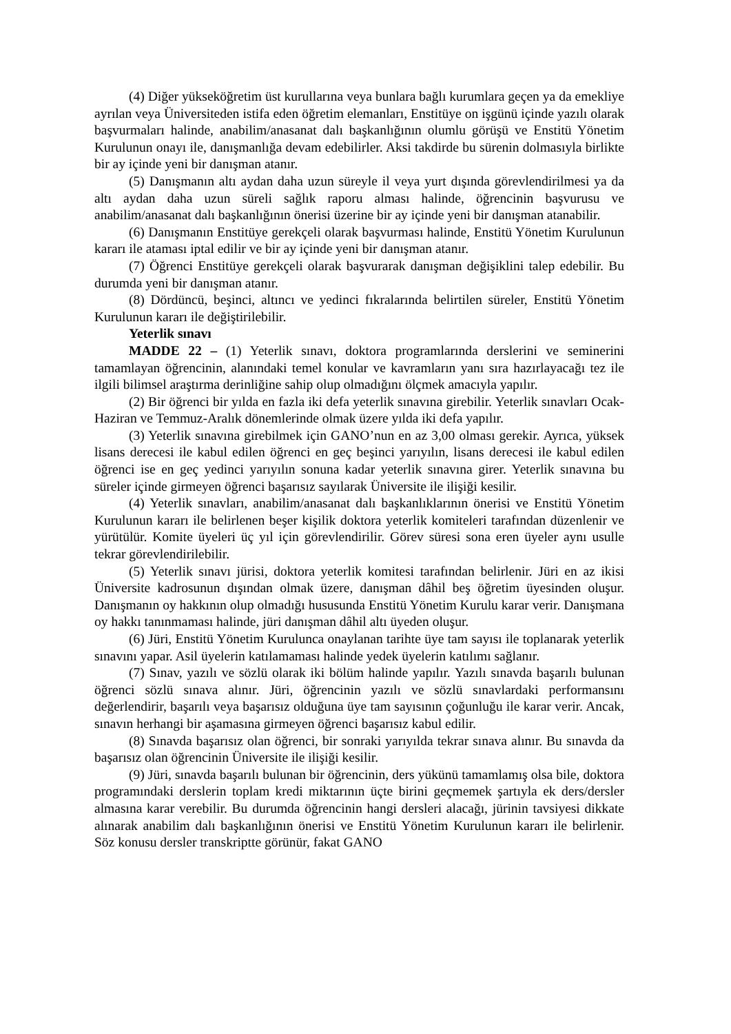(4) Diğer yükseköğretim üst kurullarına veya bunlara bağlı kurumlara geçen ya da emekliye ayrılan veya Üniversiteden istifa eden öğretim elemanları, Enstitüye on işgünü içinde yazılı olarak başvurmaları halinde, anabilim/anasanat dalı başkanlığının olumlu görüşü ve Enstitü Yönetim Kurulunun onayı ile, danışmanlığa devam edebilirler. Aksi takdirde bu sürenin dolmasıyla birlikte bir ay içinde yeni bir danışman atanır.
(5) Danışmanın altı aydan daha uzun süreyle il veya yurt dışında görevlendirilmesi ya da altı aydan daha uzun süreli sağlık raporu alması halinde, öğrencinin başvurusu ve anabilim/anasanat dalı başkanlığının önerisi üzerine bir ay içinde yeni bir danışman atanabilir.
(6) Danışmanın Enstitüye gerekçeli olarak başvurması halinde, Enstitü Yönetim Kurulunun kararı ile ataması iptal edilir ve bir ay içinde yeni bir danışman atanır.
(7) Öğrenci Enstitüye gerekçeli olarak başvurarak danışman değişiklini talep edebilir. Bu durumda yeni bir danışman atanır.
(8) Dördüncü, beşinci, altıncı ve yedinci fıkralarında belirtilen süreler, Enstitü Yönetim Kurulunun kararı ile değiştirilebilir.
Yeterlik sınavı
MADDE 22 – (1) Yeterlik sınavı, doktora programlarında derslerini ve seminerini tamamlayan öğrencinin, alanındaki temel konular ve kavramların yanı sıra hazırlayacağı tez ile ilgili bilimsel araştırma derinliğine sahip olup olmadığını ölçmek amacıyla yapılır.
(2) Bir öğrenci bir yılda en fazla iki defa yeterlik sınavına girebilir. Yeterlik sınavları Ocak-Haziran ve Temmuz-Aralık dönemlerinde olmak üzere yılda iki defa yapılır.
(3) Yeterlik sınavına girebilmek için GANO’nun en az 3,00 olması gerekir. Ayrıca, yüksek lisans derecesi ile kabul edilen öğrenci en geç beşinci yarıyılın, lisans derecesi ile kabul edilen öğrenci ise en geç yedinci yarıyılın sonuna kadar yeterlik sınavına girer. Yeterlik sınavına bu süreler içinde girmeyen öğrenci başarısız sayılarak Üniversite ile ilişiği kesilir.
(4) Yeterlik sınavları, anabilim/anasanat dalı başkanlıklarının önerisi ve Enstitü Yönetim Kurulunun kararı ile belirlenen beşer kişilik doktora yeterlik komiteleri tarafından düzenlenir ve yürütülür. Komite üyeleri üç yıl için görevlendirilir. Görev süresi sona eren üyeler aynı usulle tekrar görevlendirilebilir.
(5) Yeterlik sınavı jürisi, doktora yeterlik komitesi tarafından belirlenir. Jüri en az ikisi Üniversite kadrosunun dışından olmak üzere, danışman dâhil beş öğretim üyesinden oluşur. Danışmanın oy hakkının olup olmadığı hususunda Enstitü Yönetim Kurulu karar verir. Danışmana oy hakkı tanınmaması halinde, jüri danışman dâhil altı üyeden oluşur.
(6) Jüri, Enstitü Yönetim Kurulunca onaylanan tarihte üye tam sayısı ile toplanarak yeterlik sınavını yapar. Asil üyelerin katılamaması halinde yedek üyelerin katılımı sağlanır.
(7) Sınav, yazılı ve sözlü olarak iki bölüm halinde yapılır. Yazılı sınavda başarılı bulunan öğrenci sözlü sınava alınır. Jüri, öğrencinin yazılı ve sözlü sınavlardaki performansını değerlendirir, başarılı veya başarısız olduğuna üye tam sayısının çoğunluğu ile karar verir. Ancak, sınavın herhangi bir aşamasına girmeyen öğrenci başarısız kabul edilir.
(8) Sınavda başarısız olan öğrenci, bir sonraki yarıyılda tekrar sınava alınır. Bu sınavda da başarısız olan öğrencinin Üniversite ile ilişiği kesilir.
(9) Jüri, sınavda başarılı bulunan bir öğrencinin, ders yükünü tamamlamış olsa bile, doktora programındaki derslerin toplam kredi miktarının üçte birini geçmemek şartıyla ek ders/dersler almasına karar verebilir. Bu durumda öğrencinin hangi dersleri alacağı, jürinin tavsiyesi dikkate alınarak anabilim dalı başkanlığının önerisi ve Enstitü Yönetim Kurulunun kararı ile belirlenir. Söz konusu dersler transkriptte görünür, fakat GANO